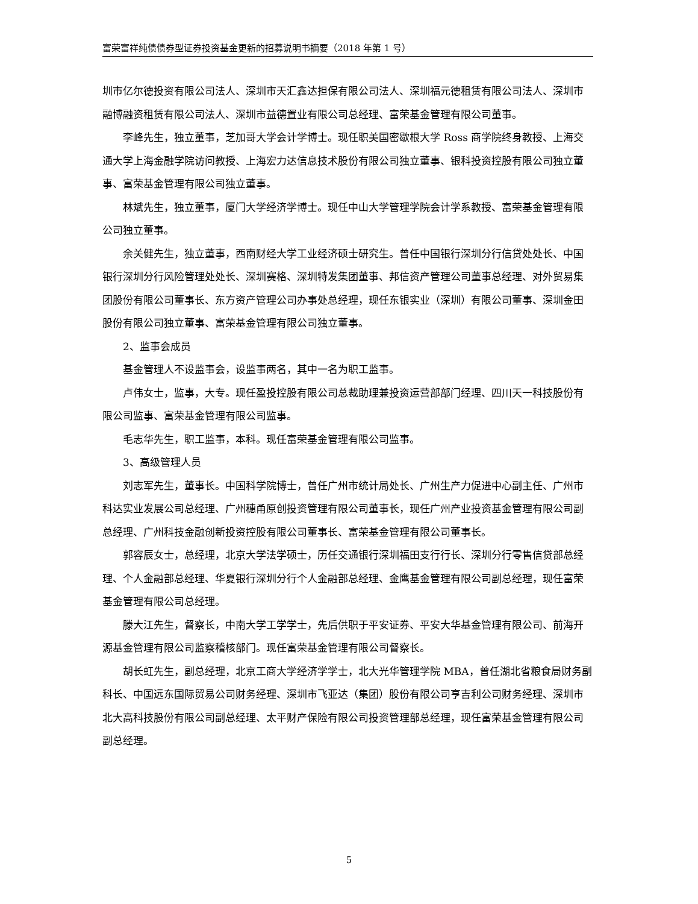富荣富祥纯债债券型证券投资基金更新的招募说明书摘要（2018 年第 1 号）
圳市亿尔德投资有限公司法人、深圳市天汇鑫达担保有限公司法人、深圳福元德租赁有限公司法人、深圳市融博融资租赁有限公司法人、深圳市益德置业有限公司总经理、富荣基金管理有限公司董事。
李峰先生，独立董事，芝加哥大学会计学博士。现任职美国密歇根大学 Ross 商学院终身教授、上海交通大学上海金融学院访问教授、上海宏力达信息技术股份有限公司独立董事、银科投资控股有限公司独立董事、富荣基金管理有限公司独立董事。
林斌先生，独立董事，厦门大学经济学博士。现任中山大学管理学院会计学系教授、富荣基金管理有限公司独立董事。
余关健先生，独立董事，西南财经大学工业经济硕士研究生。曾任中国银行深圳分行信贷处处长、中国银行深圳分行风险管理处处长、深圳赛格、深圳特发集团董事、邦信资产管理公司董事总经理、对外贸易集团股份有限公司董事长、东方资产管理公司办事处总经理，现任东银实业（深圳）有限公司董事、深圳金田股份有限公司独立董事、富荣基金管理有限公司独立董事。
2、监事会成员
基金管理人不设监事会，设监事两名，其中一名为职工监事。
卢伟女士，监事，大专。现任盈投控股有限公司总裁助理兼投资运营部部门经理、四川天一科技股份有限公司监事、富荣基金管理有限公司监事。
毛志华先生，职工监事，本科。现任富荣基金管理有限公司监事。
3、高级管理人员
刘志军先生，董事长。中国科学院博士，曾任广州市统计局处长、广州生产力促进中心副主任、广州市科达实业发展公司总经理、广州穗甬原创投资管理有限公司董事长，现任广州产业投资基金管理有限公司副总经理、广州科技金融创新投资控股有限公司董事长、富荣基金管理有限公司董事长。
郭容辰女士，总经理，北京大学法学硕士，历任交通银行深圳福田支行行长、深圳分行零售信贷部总经理、个人金融部总经理、华夏银行深圳分行个人金融部总经理、金鹰基金管理有限公司副总经理，现任富荣基金管理有限公司总经理。
滕大江先生，督察长，中南大学工学学士，先后供职于平安证券、平安大华基金管理有限公司、前海开源基金管理有限公司监察稽核部门。现任富荣基金管理有限公司督察长。
胡长虹先生，副总经理，北京工商大学经济学学士，北大光华管理学院 MBA，曾任湖北省粮食局财务副科长、中国远东国际贸易公司财务经理、深圳市飞亚达（集团）股份有限公司亨吉利公司财务经理、深圳市北大高科技股份有限公司副总经理、太平财产保险有限公司投资管理部总经理，现任富荣基金管理有限公司副总经理。
5